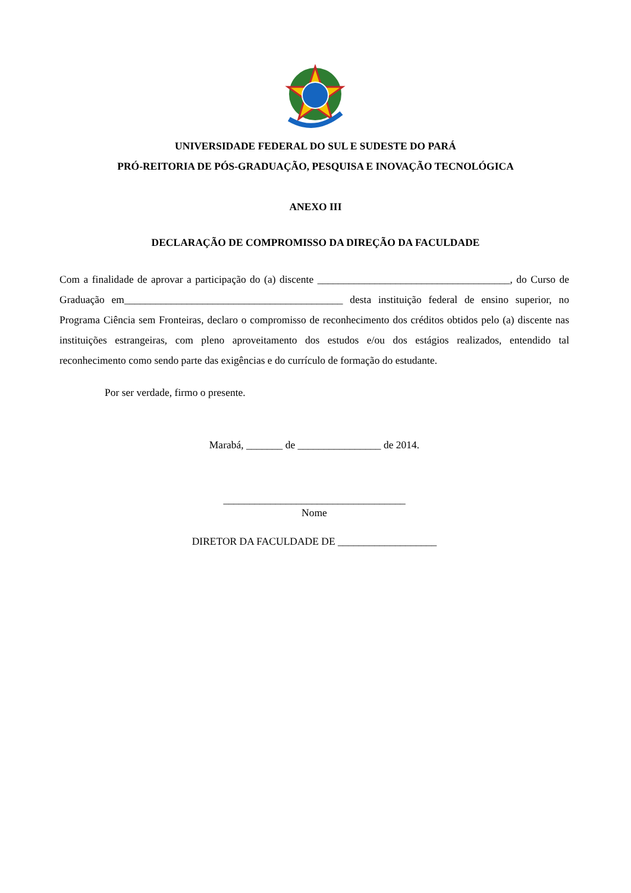UNIVERSIDADE FEDERAL DO SUL E SUDESTE DO PARÁ
PRÓ-REITORIA DE PÓS-GRADUAÇÃO, PESQUISA E INOVAÇÃO TECNOLÓGICA
ANEXO III
DECLARAÇÃO DE COMPROMISSO DA DIREÇÃO DA FACULDADE
Com a finalidade de aprovar a participação do (a) discente _____________________________________, do Curso de Graduação em__________________________________________ desta instituição federal de ensino superior, no Programa Ciência sem Fronteiras, declaro o compromisso de reconhecimento dos créditos obtidos pelo (a) discente nas instituições estrangeiras, com pleno aproveitamento dos estudos e/ou dos estágios realizados, entendido tal reconhecimento como sendo parte das exigências e do currículo de formação do estudante.
Por ser verdade, firmo o presente.
Marabá, _______ de ________________ de 2014.
___________________________________
Nome
DIRETOR DA FACULDADE DE ___________________